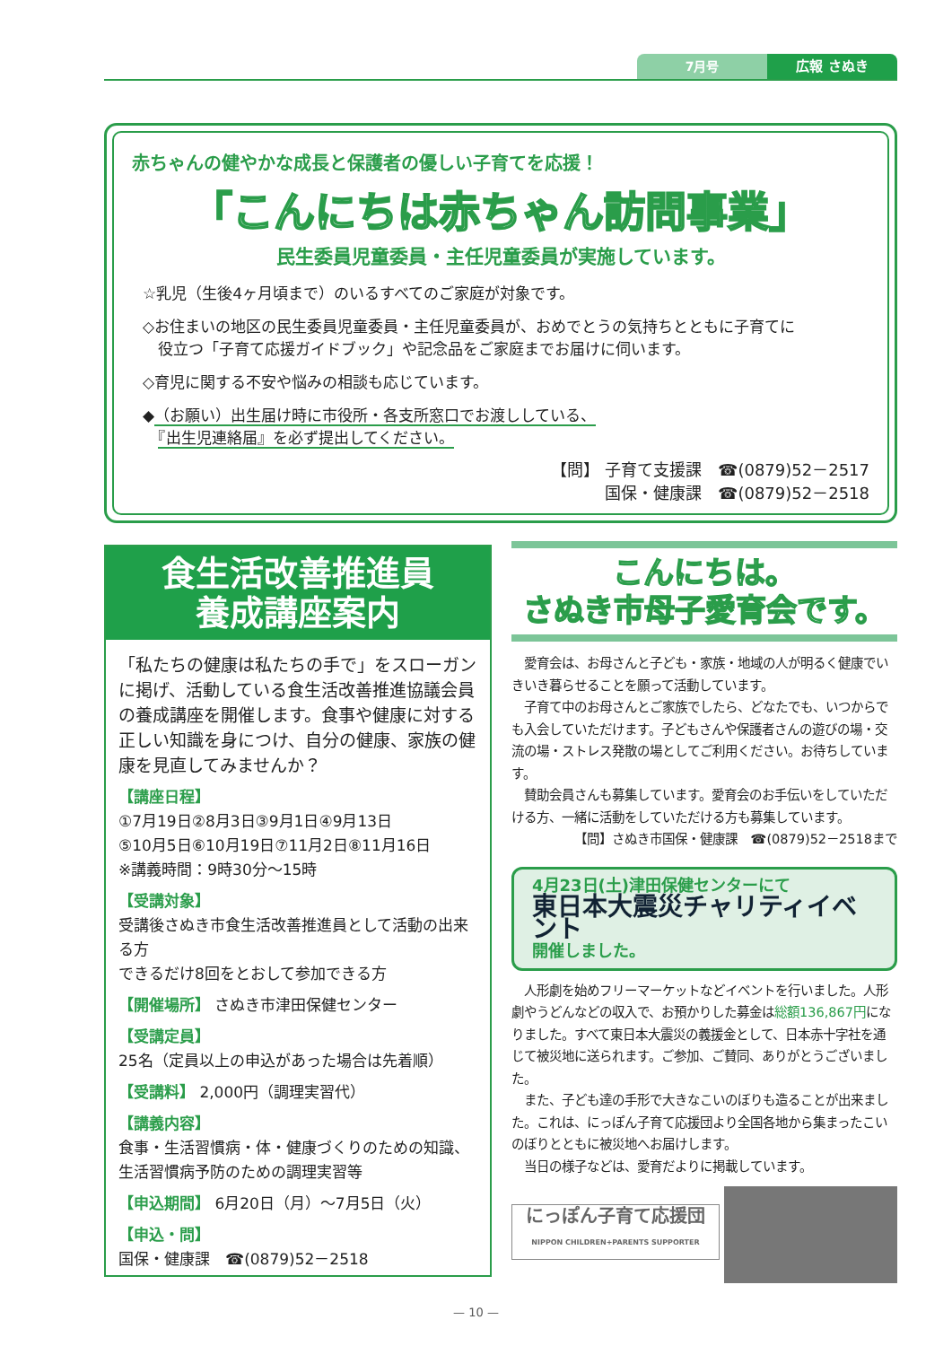7月号 広報 さぬき
赤ちゃんの健やかな成長と保護者の優しい子育てを応援！
「こんにちは赤ちゃん訪問事業」
民生委員児童委員・主任児童委員が実施しています。
☆乳児（生後4ヶ月頃まで）のいるすべてのご家庭が対象です。
◇お住まいの地区の民生委員児童委員・主任児童委員が、おめでとうの気持ちとともに子育てに
　役立つ「子育て応援ガイドブック」や記念品をご家庭までお届けに伺います。
◇育児に関する不安や悩みの相談も応じています。
◆（お願い）出生届け時に市役所・各支所窓口でお渡ししている、
　『出生児連絡届』を必ず提出してください。
【問】 子育て支援課　☎(0879)52－2517
国保・健康課　☎(0879)52－2518
食生活改善推進員
養成講座案内
「私たちの健康は私たちの手で」をスローガンに掲げ、活動している食生活改善推進協議会員の養成講座を開催します。食事や健康に対する正しい知識を身につけ、自分の健康、家族の健康を見直してみませんか？
【講座日程】
①7月19日②8月3日③9月1日④9月13日
⑤10月5日⑥10月19日⑦11月2日⑧11月16日
※講義時間：9時30分～15時
【受講対象】
受講後さぬき市食生活改善推進員として活動の出来る方
できるだけ8回をとおして参加できる方
【開催場所】 さぬき市津田保健センター
【受講定員】
25名（定員以上の申込があった場合は先着順）
【受講料】 2,000円（調理実習代）
【講義内容】
食事・生活習慣病・体・健康づくりのための知識、生活習慣病予防のための調理実習等
【申込期間】 6月20日（月）～7月5日（火）
【申込・問】
国保・健康課　☎(0879)52－2518
こんにちは。
さぬき市母子愛育会です。
　愛育会は、お母さんと子ども・家族・地域の人が明るく健康でいきいき暮らせることを願って活動しています。
　子育て中のお母さんとご家族でしたら、どなたでも、いつからでも入会していただけます。子どもさんや保護者さんの遊びの場・交流の場・ストレス発散の場としてご利用ください。お待ちしています。
　賛助会員さんも募集しています。愛育会のお手伝いをしていただける方、一緒に活動をしていただける方も募集しています。
【問】さぬき市国保・健康課　☎(0879)52－2518まで
4月23日(土)津田保健センターにて
東日本大震災チャリティイベント
開催しました。
　人形劇を始めフリーマーケットなどイベントを行いました。人形劇やうどんなどの収入で、お預かりした募金は総額136,867円になりました。すべて東日本大震災の義援金として、日本赤十字社を通じて被災地に送られます。ご参加、ご賛同、ありがとうございました。
　また、子ども達の手形で大きなこいのぼりも造ることが出来ました。これは、にっぽん子育て応援団より全国各地から集まったこいのぼりとともに被災地へお届けします。
　当日の様子などは、愛育だよりに掲載しています。
にっぽん子育て応援団
NIPPON CHILDREN+PARENTS SUPPORTER
— 10 —